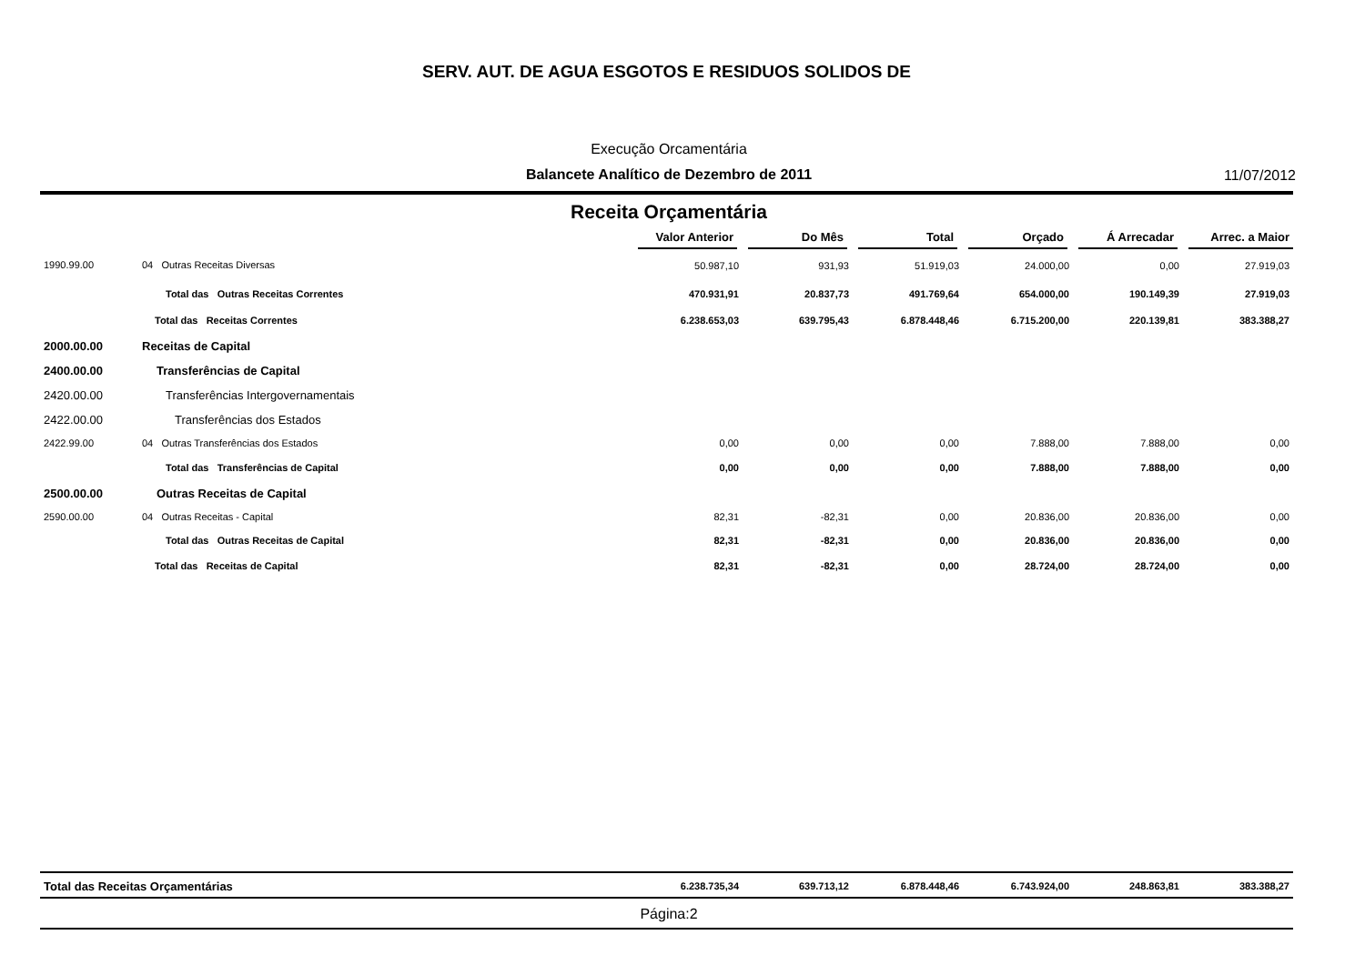SERV. AUT. DE AGUA ESGOTOS E RESIDUOS SOLIDOS DE
Execução Orcamentária
Balancete Analítico de Dezembro de 2011 11/07/2012
Receita Orçamentária
| | | Valor Anterior | Do Mês | Total | Orçado | Á Arrecadar | Arrec. a Maior |
| --- | --- | --- | --- | --- | --- | --- | --- |
| 1990.99.00 | 04 Outras Receitas Diversas | 50.987,10 | 931,93 | 51.919,03 | 24.000,00 | 0,00 | 27.919,03 |
| | Total das Outras Receitas Correntes | 470.931,91 | 20.837,73 | 491.769,64 | 654.000,00 | 190.149,39 | 27.919,03 |
| | Total das Receitas Correntes | 6.238.653,03 | 639.795,43 | 6.878.448,46 | 6.715.200,00 | 220.139,81 | 383.388,27 |
| 2000.00.00 | Receitas de Capital | | | | | | |
| 2400.00.00 | Transferências de Capital | | | | | | |
| 2420.00.00 | Transferências Intergovernamentais | | | | | | |
| 2422.00.00 | Transferências dos Estados | | | | | | |
| 2422.99.00 | 04 Outras Transferências dos Estados | 0,00 | 0,00 | 0,00 | 7.888,00 | 7.888,00 | 0,00 |
| | Total das Transferências de Capital | 0,00 | 0,00 | 0,00 | 7.888,00 | 7.888,00 | 0,00 |
| 2500.00.00 | Outras Receitas de Capital | | | | | | |
| 2590.00.00 | 04 Outras Receitas - Capital | 82,31 | -82,31 | 0,00 | 20.836,00 | 20.836,00 | 0,00 |
| | Total das Outras Receitas de Capital | 82,31 | -82,31 | 0,00 | 20.836,00 | 20.836,00 | 0,00 |
| | Total das Receitas de Capital | 82,31 | -82,31 | 0,00 | 28.724,00 | 28.724,00 | 0,00 |
| Total das Receitas Orçamentárias | 6.238.735,34 | 639.713,12 | 6.878.448,46 | 6.743.924,00 | 248.863,81 | 383.388,27 |
Página:2